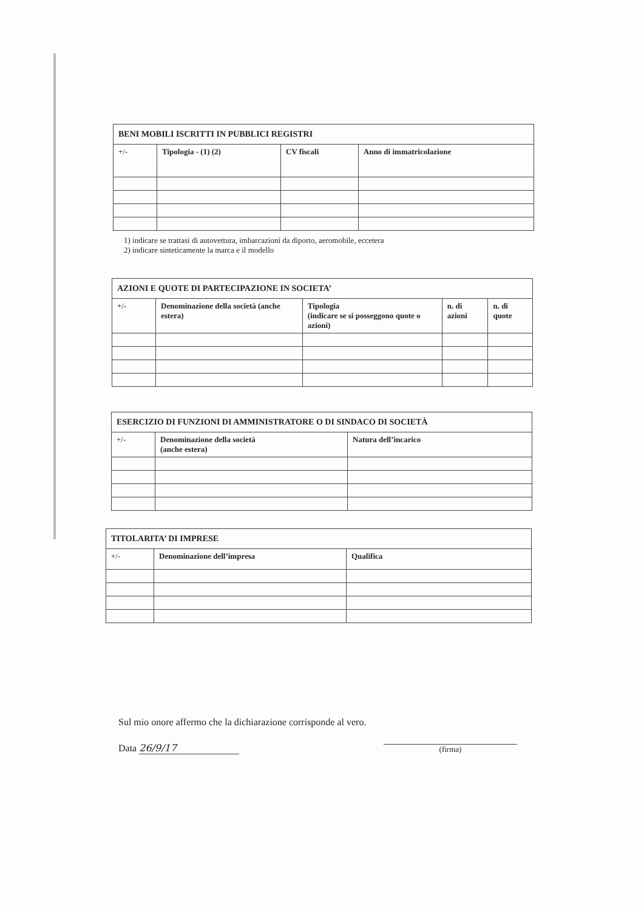| BENI MOBILI ISCRITTI IN PUBBLICI REGISTRI | | | |
| +/- | Tipologia - (1) (2) | CV fiscali | Anno di immatricolazione |
1) indicare se trattasi di autovettura, imbarcazioni da diporto, aeromobile, eccetera
2) indicare sinteticamente la marca e il modello
| AZIONI E QUOTE DI PARTECIPAZIONE IN SOCIETA’ | | | | |
| +/- | Denominazione della società (anche estera) | Tipologia (indicare se si posseggono quote o azioni) | n. di azioni | n. di quote |
| ESERCIZIO DI FUNZIONI DI AMMINISTRATORE O DI SINDACO DI SOCIETÀ | | |
| +/- | Denominazione della società (anche estera) | Natura dell’incarico |
| TITOLARITA’ DI IMPRESE | | |
| +/- | Denominazione dell’impresa | Qualifica |
Sul mio onore affermo che la dichiarazione corrisponde al vero.
Data 26/9/17 (firma)